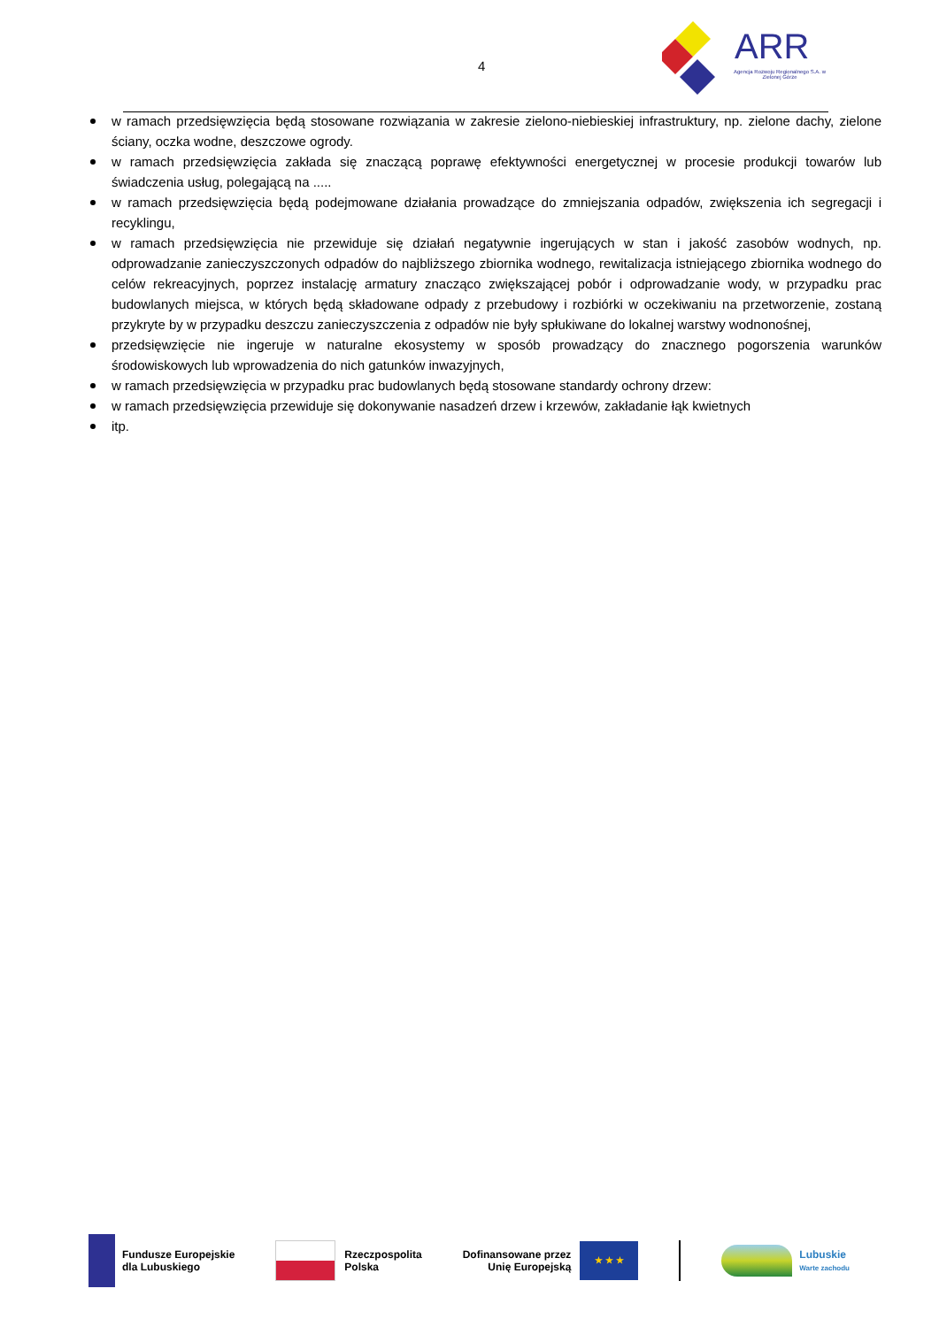4
ARR
Agencja Rozwoju Regionalnego S.A. w Zielonej Górze
w ramach przedsięwzięcia będą stosowane rozwiązania w zakresie zielono-niebieskiej infrastruktury, np. zielone dachy, zielone ściany, oczka wodne, deszczowe ogrody.
w ramach przedsięwzięcia zakłada się znaczącą poprawę efektywności energetycznej w procesie produkcji towarów lub świadczenia usług, polegającą na .....
w ramach przedsięwzięcia będą podejmowane działania prowadzące do zmniejszania odpadów, zwiększenia ich segregacji i recyklingu,
w ramach przedsięwzięcia nie przewiduje się działań negatywnie ingerujących w stan i jakość zasobów wodnych, np. odprowadzanie zanieczyszczonych odpadów do najbliższego zbiornika wodnego, rewitalizacja istniejącego zbiornika wodnego do celów rekreacyjnych, poprzez instalację armatury znacząco zwiększającej pobór i odprowadzanie wody, w przypadku prac budowlanych miejsca, w których będą składowane odpady z przebudowy i rozbiórki w oczekiwaniu na przetworzenie, zostaną przykryte by w przypadku deszczu zanieczyszczenia z odpadów nie były spłukiwane do lokalnej warstwy wodnonośnej,
przedsięwzięcie nie ingeruje w naturalne ekosystemy w sposób prowadzący do znacznego pogorszenia warunków środowiskowych lub wprowadzenia do nich gatunków inwazyjnych,
w ramach przedsięwzięcia w przypadku prac budowlanych będą stosowane standardy ochrony drzew:
w ramach przedsięwzięcia przewiduje się dokonywanie nasadzeń drzew i krzewów, zakładanie łąk kwietnych
itp.
Fundusze Europejskie
dla Lubuskiego
Rzeczpospolita
Polska
Dofinansowane przez
Unię Europejską
★ ★ ★
Lubuskie
Warte zachodu